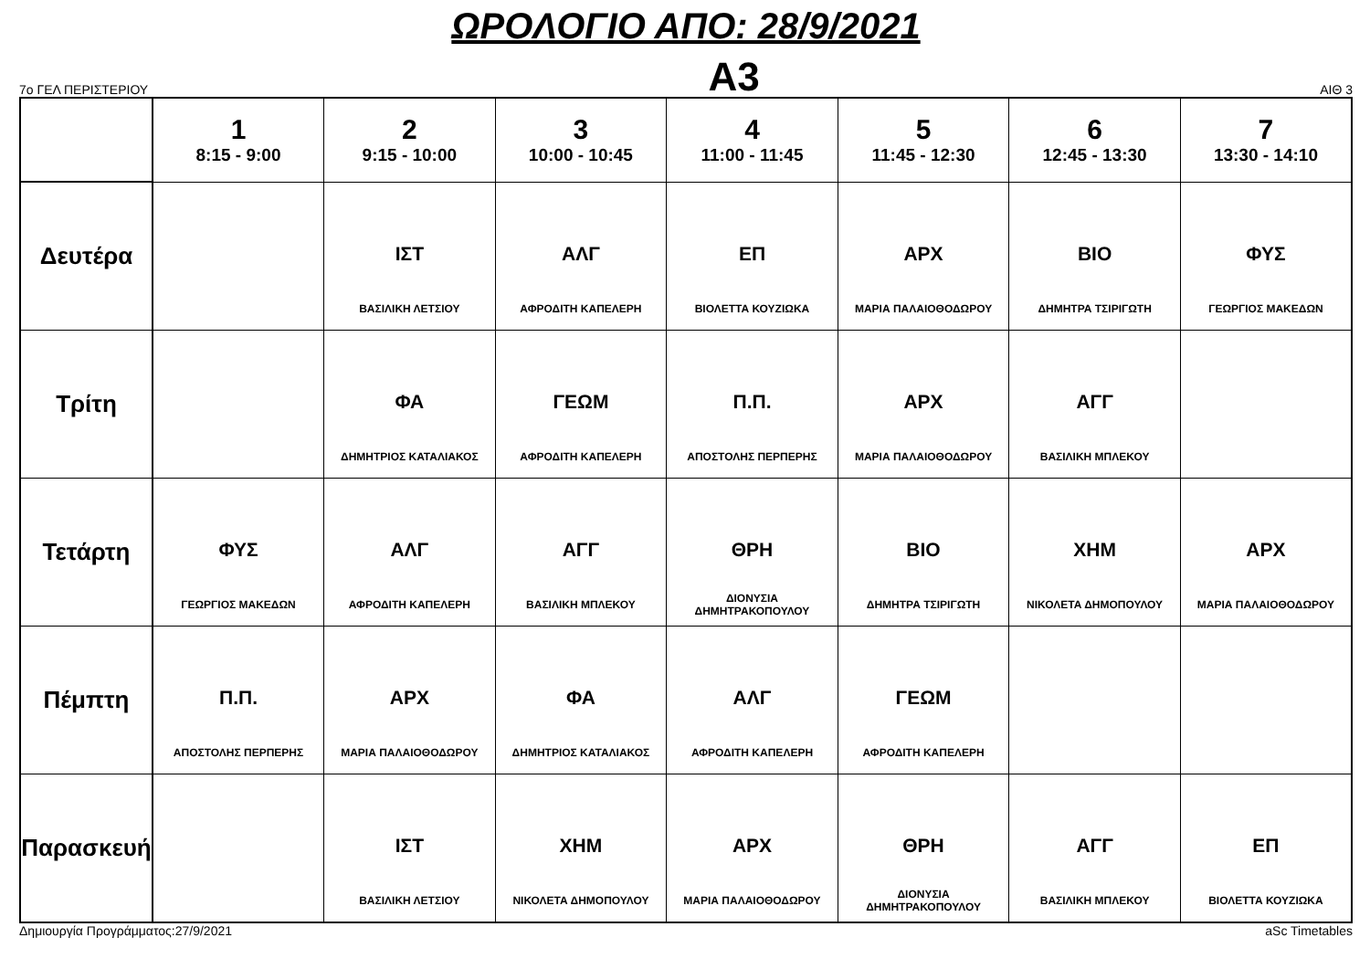ΩΡΟΛΟΓΙΟ ΑΠΟ: 28/9/2021
7ο ΓΕΛ ΠΕΡΙΣΤΕΡΙΟΥ Α3 ΑΙΘ 3
| | 1 8:15 - 9:00 | 2 9:15 - 10:00 | 3 10:00 - 10:45 | 4 11:00 - 11:45 | 5 11:45 - 12:30 | 6 12:45 - 13:30 | 7 13:30 - 14:10 |
| --- | --- | --- | --- | --- | --- | --- | --- |
| Δευτέρα | | ΙΣΤ ΒΑΣΙΛΙΚΗ ΛΕΤΣΙΟΥ | ΑΛΓ ΑΦΡΟΔΙΤΗ ΚΑΠΕΛΕΡΗ | ΕΠ ΒΙΟΛΕΤΤΑ ΚΟΥΖΙΩΚΑ | ΑΡΧ ΜΑΡΙΑ ΠΑΛΑΙΟΘΟΔΩΡΟΥ | ΒΙΟ ΔΗΜΗΤΡΑ ΤΣΙΡΙΓΩΤΗ | ΦΥΣ ΓΕΩΡΓΙΟΣ ΜΑΚΕΔΩΝ |
| Τρίτη | | ΦΑ ΔΗΜΗΤΡΙΟΣ ΚΑΤΑΛΙΑΚΟΣ | ΓΕΩΜ ΑΦΡΟΔΙΤΗ ΚΑΠΕΛΕΡΗ | Π.Π. ΑΠΟΣΤΟΛΗΣ ΠΕΡΠΕΡΗΣ | ΑΡΧ ΜΑΡΙΑ ΠΑΛΑΙΟΘΟΔΩΡΟΥ | ΑΓΓ ΒΑΣΙΛΙΚΗ ΜΠΛΕΚΟΥ | |
| Τετάρτη | ΦΥΣ ΓΕΩΡΓΙΟΣ ΜΑΚΕΔΩΝ | ΑΛΓ ΑΦΡΟΔΙΤΗ ΚΑΠΕΛΕΡΗ | ΑΓΓ ΒΑΣΙΛΙΚΗ ΜΠΛΕΚΟΥ | ΘΡΗ ΔΙΟΝΥΣΙΑ ΔΗΜΗΤΡΑΚΟΠΟΥΛΟΥ | ΒΙΟ ΔΗΜΗΤΡΑ ΤΣΙΡΙΓΩΤΗ | ΧΗΜ ΝΙΚΟΛΕΤΑ ΔΗΜΟΠΟΥΛΟΥ | ΑΡΧ ΜΑΡΙΑ ΠΑΛΑΙΟΘΟΔΩΡΟΥ |
| Πέμπτη | Π.Π. ΑΠΟΣΤΟΛΗΣ ΠΕΡΠΕΡΗΣ | ΑΡΧ ΜΑΡΙΑ ΠΑΛΑΙΟΘΟΔΩΡΟΥ | ΦΑ ΔΗΜΗΤΡΙΟΣ ΚΑΤΑΛΙΑΚΟΣ | ΑΛΓ ΑΦΡΟΔΙΤΗ ΚΑΠΕΛΕΡΗ | ΓΕΩΜ ΑΦΡΟΔΙΤΗ ΚΑΠΕΛΕΡΗ | | |
| Παρασκευή | | ΙΣΤ ΒΑΣΙΛΙΚΗ ΛΕΤΣΙΟΥ | ΧΗΜ ΝΙΚΟΛΕΤΑ ΔΗΜΟΠΟΥΛΟΥ | ΑΡΧ ΜΑΡΙΑ ΠΑΛΑΙΟΘΟΔΩΡΟΥ | ΘΡΗ ΔΙΟΝΥΣΙΑ ΔΗΜΗΤΡΑΚΟΠΟΥΛΟΥ | ΑΓΓ ΒΑΣΙΛΙΚΗ ΜΠΛΕΚΟΥ | ΕΠ ΒΙΟΛΕΤΤΑ ΚΟΥΖΙΩΚΑ |
Δημιουργία Προγράμματος:27/9/2021 aSc Timetables